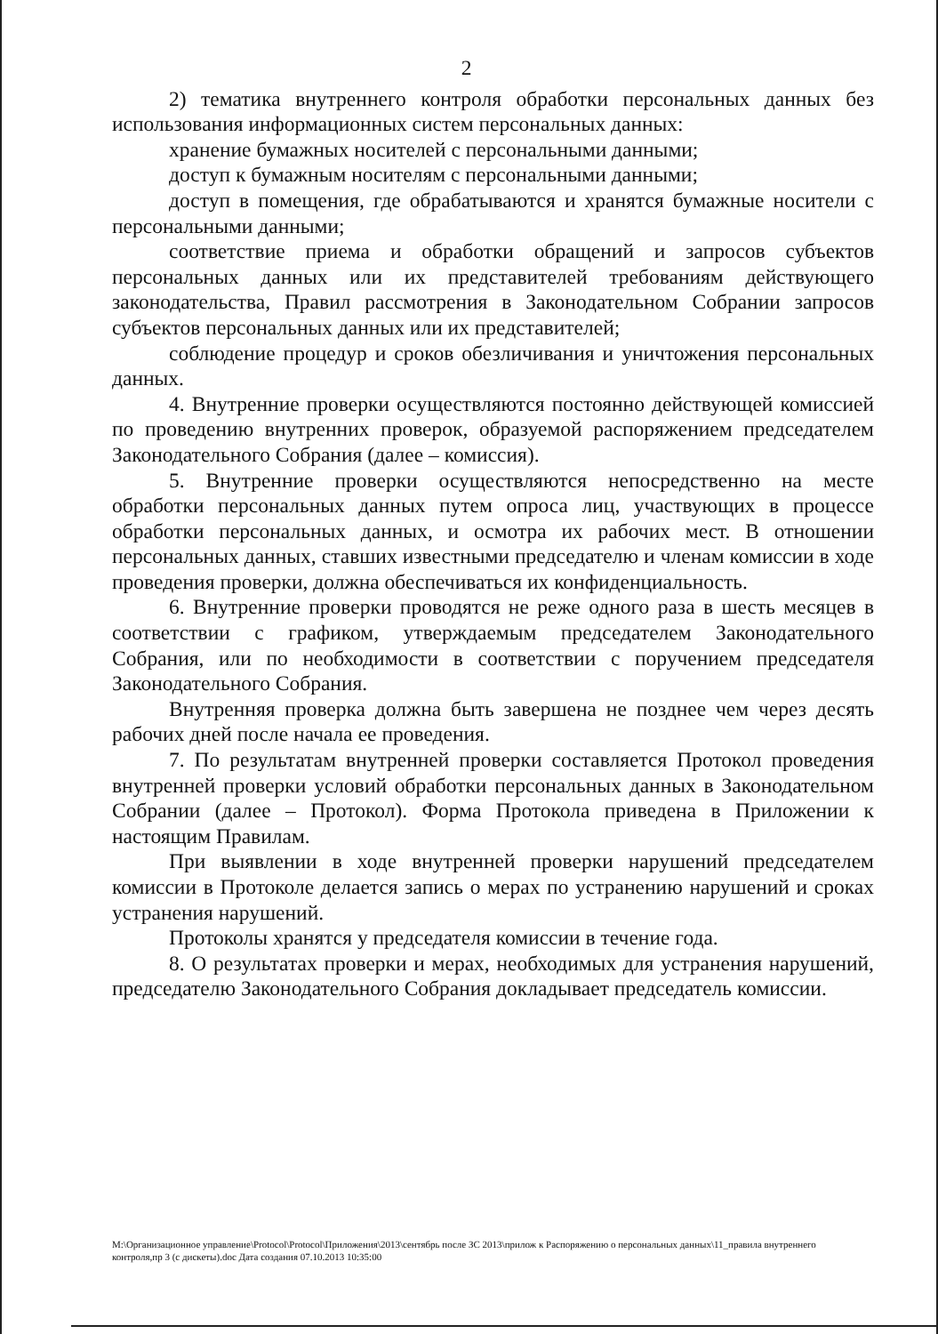2
2) тематика внутреннего контроля обработки персональных данных без использования информационных систем персональных данных:
хранение бумажных носителей с персональными данными;
доступ к бумажным носителям с персональными данными;
доступ в помещения, где обрабатываются и хранятся бумажные носители с персональными данными;
соответствие приема и обработки обращений и запросов субъектов персональных данных или их представителей требованиям действующего законодательства, Правил рассмотрения в Законодательном Собрании запросов субъектов персональных данных или их представителей;
соблюдение процедур и сроков обезличивания и уничтожения персональных данных.
4. Внутренние проверки осуществляются постоянно действующей комиссией по проведению внутренних проверок, образуемой распоряжением председателем Законодательного Собрания (далее – комиссия).
5. Внутренние проверки осуществляются непосредственно на месте обработки персональных данных путем опроса лиц, участвующих в процессе обработки персональных данных, и осмотра их рабочих мест. В отношении персональных данных, ставших известными председателю и членам комиссии в ходе проведения проверки, должна обеспечиваться их конфиденциальность.
6. Внутренние проверки проводятся не реже одного раза в шесть месяцев в соответствии с графиком, утверждаемым председателем Законодательного Собрания, или по необходимости в соответствии с поручением председателя Законодательного Собрания.
Внутренняя проверка должна быть завершена не позднее чем через десять рабочих дней после начала ее проведения.
7. По результатам внутренней проверки составляется Протокол проведения внутренней проверки условий обработки персональных данных в Законодательном Собрании (далее – Протокол). Форма Протокола приведена в Приложении к настоящим Правилам.
При выявлении в ходе внутренней проверки нарушений председателем комиссии в Протоколе делается запись о мерах по устранению нарушений и сроках устранения нарушений.
Протоколы хранятся у председателя комиссии в течение года.
8. О результатах проверки и мерах, необходимых для устранения нарушений, председателю Законодательного Собрания докладывает председатель комиссии.
M:\Организационное управление\Protocol\Protocol\Приложения\2013\сентябрь после ЗС 2013\прилож к Распоряжению о персональных данных\11_правила внутреннего контроля,пр 3 (с дискеты).doc Дата создания 07.10.2013 10:35:00